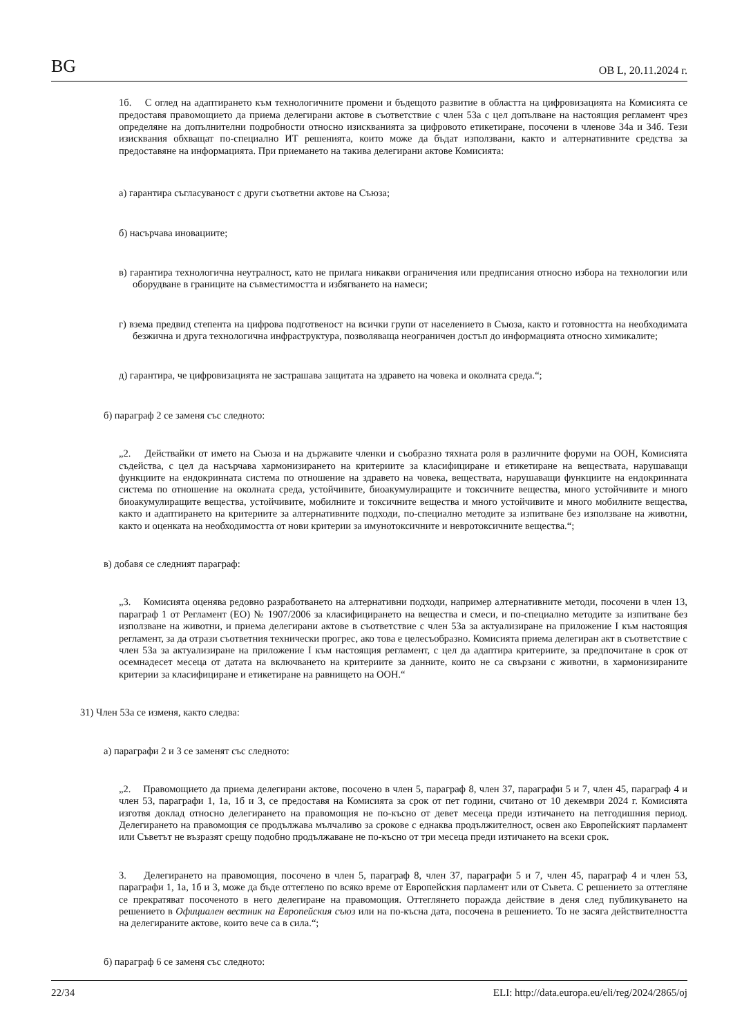BG OB L, 20.11.2024 г.
1б. С оглед на адаптирането към технологичните промени и бъдещото развитие в областта на цифровизацията на Комисията се предоставя правомощието да приема делегирани актове в съответствие с член 53а с цел допълване на настоящия регламент чрез определяне на допълнителни подробности относно изискванията за цифровото етикетиране, посочени в членове 34а и 34б. Тези изисквания обхващат по-специално ИТ решенията, които може да бъдат използвани, както и алтернативните средства за предоставяне на информацията. При приемането на такива делегирани актове Комисията:
а) гарантира съгласуваност с други съответни актове на Съюза;
б) насърчава иновациите;
в) гарантира технологична неутралност, като не прилага никакви ограничения или предписания относно избора на технологии или оборудване в границите на съвместимостта и избягването на намеси;
г) взема предвид степента на цифрова подготвеност на всички групи от населението в Съюза, както и готовността на необходимата безжична и друга технологична инфраструктура, позволяваща неограничен достъп до информацията относно химикалите;
д) гарантира, че цифровизацията не застрашава защитата на здравето на човека и околната среда.“;
б) параграф 2 се заменя със следното:
„2. Действайки от името на Съюза и на държавите членки и съобразно тяхната роля в различните форуми на ООН, Комисията съдейства, с цел да насърчава хармонизирането на критериите за класифициране и етикетиране на веществата, нарушаващи функциите на ендокринната система по отношение на здравето на човека, веществата, нарушаващи функциите на ендокринната система по отношение на околната среда, устойчивите, биоакумулиращите и токсичните вещества, много устойчивите и много биоакумулиращите вещества, устойчивите, мобилните и токсичните вещества и много устойчивите и много мобилните вещества, както и адаптирането на критериите за алтернативните подходи, по-специално методите за изпитване без използване на животни, както и оценката на необходимостта от нови критерии за имунотоксичните и невротоксичните вещества.“;
в) добавя се следният параграф:
„3. Комисията оценява редовно разработването на алтернативни подходи, например алтернативните методи, посочени в член 13, параграф 1 от Регламент (ЕО) № 1907/2006 за класифицирането на вещества и смеси, и по-специално методите за изпитване без използване на животни, и приема делегирани актове в съответствие с член 53а за актуализиране на приложение I към настоящия регламент, за да отрази съответния технически прогрес, ако това е целесъобразно. Комисията приема делегиран акт в съответствие с член 53а за актуализиране на приложение I към настоящия регламент, с цел да адаптира критериите, за предпочитане в срок от осемнадесет месеца от датата на включването на критериите за данните, които не са свързани с животни, в хармонизираните критерии за класифициране и етикетиране на равнището на ООН.“
31) Член 53а се изменя, както следва:
а) параграфи 2 и 3 се заменят със следното:
„2. Правомощието да приема делегирани актове, посочено в член 5, параграф 8, член 37, параграфи 5 и 7, член 45, параграф 4 и член 53, параграфи 1, 1а, 1б и 3, се предоставя на Комисията за срок от пет години, считано от 10 декември 2024 г. Комисията изготвя доклад относно делегирането на правомощия не по-късно от девет месеца преди изтичането на петгодишния период. Делегирането на правомощия се продължава мълчаливо за срокове с еднаква продължителност, освен ако Европейският парламент или Съветът не възразят срещу подобно продължаване не по-късно от три месеца преди изтичането на всеки срок.
3. Делегирането на правомощия, посочено в член 5, параграф 8, член 37, параграфи 5 и 7, член 45, параграф 4 и член 53, параграфи 1, 1а, 1б и 3, може да бъде оттеглено по всяко време от Европейския парламент или от Съвета. С решението за оттегляне се прекратяват посоченото в него делегиране на правомощия. Оттеглянето поражда действие в деня след публикуването на решението в Официален вестник на Европейския съюз или на по-късна дата, посочена в решението. То не засяга действителността на делегираните актове, които вече са в сила.“;
б) параграф 6 се заменя със следното:
22/34 ELI: http://data.europa.eu/eli/reg/2024/2865/oj